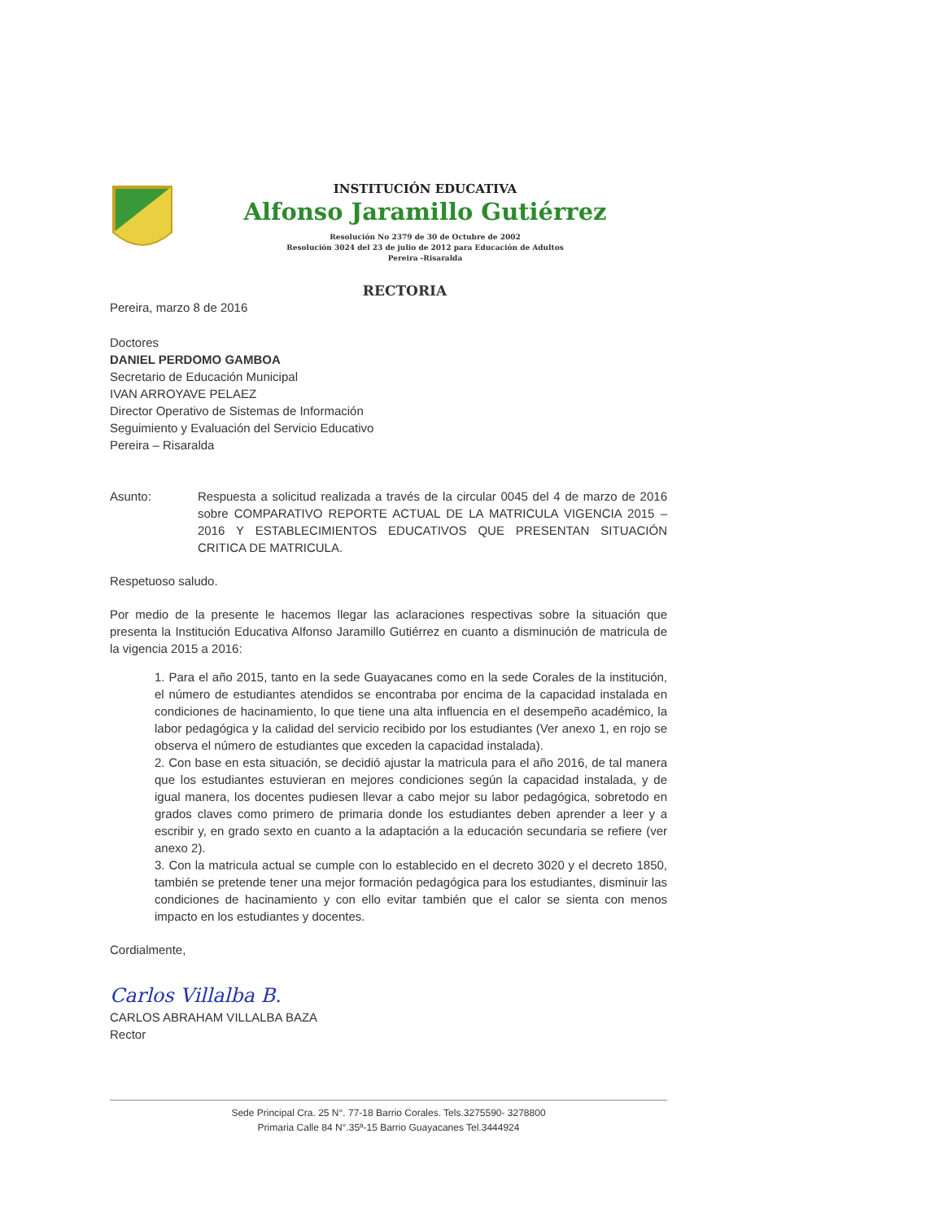INSTITUCIÓN EDUCATIVA
Alfonso Jaramillo Gutiérrez
Resolución No 2379 de 30 de Octubre de 2002
Resolución 3024 del 23 de julio de 2012 para Educación de Adultos
Pereira -Risaralda
RECTORIA
Pereira, marzo 8 de 2016
Doctores
DANIEL PERDOMO GAMBOA
Secretario de Educación Municipal
IVAN ARROYAVE PELAEZ
Director Operativo de Sistemas de Información
Seguimiento y Evaluación del Servicio Educativo
Pereira – Risaralda
Asunto: Respuesta a solicitud realizada a través de la circular 0045 del 4 de marzo de 2016 sobre COMPARATIVO REPORTE ACTUAL DE LA MATRICULA VIGENCIA 2015 – 2016 Y ESTABLECIMIENTOS EDUCATIVOS QUE PRESENTAN SITUACIÓN CRITICA DE MATRICULA.
Respetuoso saludo.
Por medio de la presente le hacemos llegar las aclaraciones respectivas sobre la situación que presenta la Institución Educativa Alfonso Jaramillo Gutiérrez en cuanto a disminución de matricula de la vigencia 2015 a 2016:
1. Para el año 2015, tanto en la sede Guayacanes como en la sede Corales de la institución, el número de estudiantes atendidos se encontraba por encima de la capacidad instalada en condiciones de hacinamiento, lo que tiene una alta influencia en el desempeño académico, la labor pedagógica y la calidad del servicio recibido por los estudiantes (Ver anexo 1, en rojo se observa el número de estudiantes que exceden la capacidad instalada).
2. Con base en esta situación, se decidió ajustar la matricula para el año 2016, de tal manera que los estudiantes estuvieran en mejores condiciones según la capacidad instalada, y de igual manera, los docentes pudiesen llevar a cabo mejor su labor pedagógica, sobretodo en grados claves como primero de primaria donde los estudiantes deben aprender a leer y a escribir y, en grado sexto en cuanto a la adaptación a la educación secundaria se refiere (ver anexo 2).
3. Con la matricula actual se cumple con lo establecido en el decreto 3020 y el decreto 1850, también se pretende tener una mejor formación pedagógica para los estudiantes, disminuir las condiciones de hacinamiento y con ello evitar también que el calor se sienta con menos impacto en los estudiantes y docentes.
Cordialmente,
Carlos Villalba B.
CARLOS ABRAHAM VILLALBA BAZA
Rector
Sede Principal Cra. 25 N°. 77-18 Barrio Corales. Tels.3275590- 3278800
Primaria Calle 84 N°.35ª-15 Barrio Guayacanes Tel.3444924